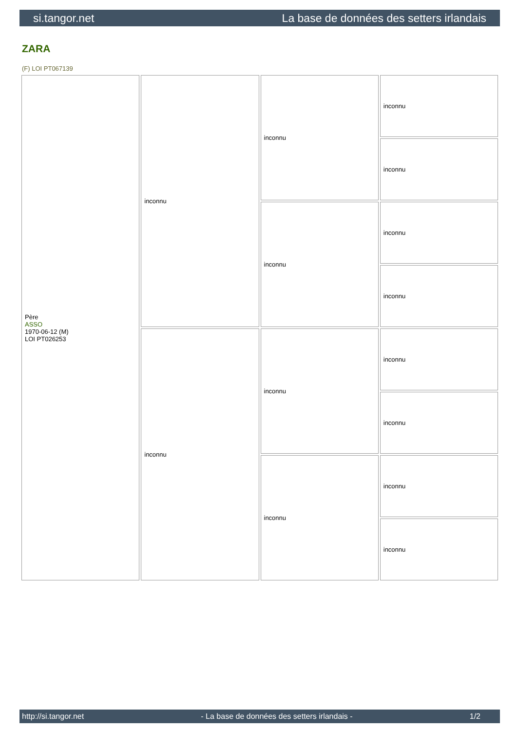si.tangor.net La base de données des setters irlandais
ZARA
(F) LOI PT067139
| Père ASSO 1970-06-12 (M) LOI PT026253 | inconnu | inconnu | inconnu |
| | | | inconnu |
| | | inconnu | inconnu |
| | | | inconnu |
| | inconnu | inconnu | inconnu |
| | | | inconnu |
| | | inconnu | inconnu |
| | | | inconnu |
http://si.tangor.net - La base de données des setters irlandais - 1/2